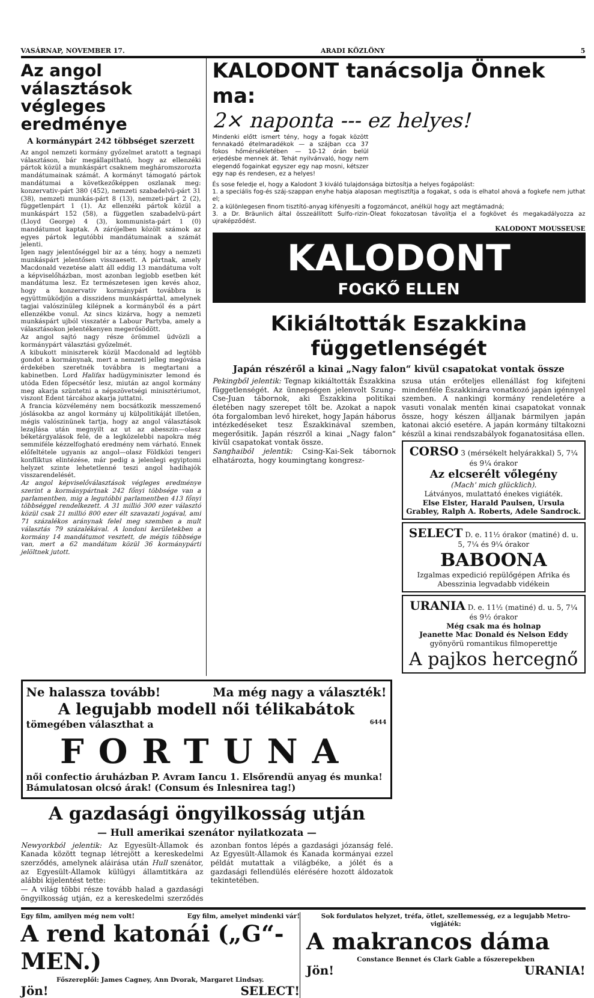VASÁRNAP, NOVEMBER 17. ARADI KÖZLÖNY 5
Az angol választások végleges eredménye
A kormánypárt 242 többséget szerzett
Az angol nemzeti kormány győzelmet aratott a tegnapi választáson, bár megállapitható, hogy az ellenzéki pártok közül a munkáspárt csaknem megháromszorozta mandátumainak számát. A kormányt támogató pártok mandátumai a következőképpen oszlanak meg: konzervativ-párt 380 (452), nemzeti szabadelvü-párt 31 (38), nemzeti munkás-párt 8 (13), nemzeti-párt 2 (2), függetlenpárt 1 (1). Az ellenzéki pártok közül a munkáspárt 152 (58), a független szabadelvü-párt (Lloyd George) 4 (3), kommunista-párt 1 (0) mandátumot kaptak. A zárójelben közölt számok az egyes pártok legutóbbi mandátumainak a számát jelenti.
Igen nagy jelentőséggel bir az a tény, hogy a nemzeti munkáspárt jelentősen visszaesett. A pártnak, amely Macdonald vezetése alatt áll eddig 13 mandátuma volt a képviselőházban, most azonban legjobb esetben két mandátuma lesz. Ez természetesen igen kevés ahoz, hogy a konzervativ kormánypárt továbbra is együttmüködjön a disszidens munkáspárttal, amelynek tagjai valószinüleg kilépnek a kormányból és a párt ellenzékbe vonul. Az sincs kizárva, hogy a nemzeti munkáspárt ujból visszatér a Labour Partyba, amely a választásokon jelentékenyen megerősödött.
Az angol sajtó nagy része örömmel üdvözli a kormánypárt választási győzelmét.
A kibukott miniszterek közül Macdonald ad legtöbb gondot a kormánynak, mert a nemzeti jelleg megóvása érdekében szeretnék továbbra is megtartani a kabinetben. Lord Halifax hadügyminiszter lemond és utóda Eden főpecsétőr lesz, miután az angol kormány meg akarja szüntetni a népszövetségi minisztériumot, viszont Edent tárcához akarja juttatni.
A francia közvélemény nem bocsátkozik messzemenő jóslásokba az angol kormány uj külpolitikáját illetően, mégis valószinünek tartja, hogy az angol választások lezajlása után megnyilt az ut az abesszin—olasz béketárgyalások felé, de a legközelebbi napokra még semmiféle kézzelfogható eredmény nem várható. Ennek előfeltétele ugyanis az angol—olasz Földközi tengeri konfliktus elintézése, már pedig a jelenlegi egyiptomi helyzet szinte lehetetlenné teszi angol hadihajók visszarendelését.
Az angol képviselőválasztások végleges eredménye szerint a kormánypártnak 242 főnyi többsége van a parlamentben, mig a legutóbbi parlamentben 413 főnyi többséggel rendelkezett. A 31 millió 300 ezer választó közül csak 21 millió 800 ezer élt szavazati jogával, ami 71 százalékos aránynak felel meg szemben a mult választás 79 százalékával. A londoni kerületekben a kormány 14 mandátumot vesztett, de mégis többsége van, mert a 62 mandátum közül 36 kormánypárti jelöltnek jutott.
KALODONT tanácsolja Önnek ma:
2× naponta --- ez helyes!
Mindenki előtt ismert tény, hogy a fogak között fennakadó ételmaradékok — a szájban cca 37 fokos hőmérsékletében — 10-12 órán belül erjedésbe mennek át. Tehát nyilvánvaló, hogy nem elegendő fogainkat egyszer egy nap mosni, kétszer egy nap és rendesen, ez a helyes!
És sose feledje el, hogy a Kalodont 3 kiváló tulajdonsága biztosítja a helyes fogápolást:
1. a speciális fog-és száj-szappan enyhe habja alaposan megtisztítja a fogakat, s oda is elhatol ahová a fogkefe nem juthat el;
2. a különlegesen finom tisztító-anyag kifényesíti a fogzománcot, anélkül hogy azt megtámadná;
3. a Dr. Bräunlich által összeállított Sulfo-rizin-Oleat fokozatosan távolítja el a fogkövet és megakadályozza az ujraképződést.
KALODONT MOUSSEUSE
KALODONT
FOGKŐ ELLEN
Kikiáltották Eszakkina függetlenségét
Japán részéről a kinai „Nagy falon“ kivül csapatokat vontak össze
Pekingből jelentik: Tegnap kikiáltották Északkina függetlenségét. Az ünnepségen jelenvolt Szung-Cse-Juan tábornok, aki Északkina politikai életében nagy szerepet tölt be. Azokat a napok óta forgalomban levő hireket, hogy Japán háborus intézkedéseket tesz Északkinával szemben, megerősitik. Japán részről a kinai „Nagy falon“ kivül csapatokat vontak össze.
Sanghaiból jelentik: Csing-Kai-Sek tábornok elhatározta, hogy koumingtang kongresz-
szusa után erőteljes ellenállást fog kifejteni mindenféle Északkinára vonatkozó japán igénnyel szemben. A nankingi kormány rendeletére a vasuti vonalak mentén kinai csapatokat vonnak össze, hogy készen álljanak bármilyen japán katonai akció esetére. A japán kormány tiltakozni készül a kinai rendszabályok foganatositása ellen.
CORSO 3 (mérsékelt helyárakkal) 5, 7¼ és 9¼ órakor
Az elcserélt vőlegény
(Mach' mich glücklich).
Látványos, mulattató énekes vigiáték.
Else Elster, Harald Paulsen, Ursula Grabley, Ralph A. Roberts, Adele Sandrock.
SELECT D. e. 11½ órakor (matiné) d. u. 5, 7¼ és 9¼ órakor
BABOONA
Izgalmas expedició repülőgépen Afrika és Abesszinia legvadabb vidékein
URANIA D. e. 11½ (matiné) d. u. 5, 7¼ és 9½ órakor
Még csak ma és holnap
Jeanette Mac Donald és Nelson Eddy
gyönyörü romantikus filmoperettje
A pajkos hercegnő
Ne halassza tovább! Ma még nagy a választék!
A legujabb modell női télikabátok
tömegében választhat a 6444
FORTUNA
női confectio áruházban P. Avram Iancu 1. Elsőrendü anyag és munka! Bámulatosan olcsó árak! (Consum és Inlesnirea tag!)
A gazdasági öngyilkosság utján
— Hull amerikai szenátor nyilatkozata —
Newyorkból jelentik: Az Egyesült-Államok és Kanada között tegnap létrejött a kereskedelmi szerződés, amelynek aláirása után Hull szenátor, az Egyesült-Államok külügyi államtitkára az alábbi kijelentést tette:
— A világ többi része tovább halad a gazdasági öngyilkosság utján, ez a kereskedelmi szerződés azonban fontos lépés a gazdasági józanság felé. Az Egyesült-Államok és Kanada kormányai ezzel példát mutattak a világbéke, a jólét és a gazdasági fellendülés elérésére hozott áldozatok tekintetében.
Egy film, amilyen még nem volt! Egy film, amelyet mindenki vár!
A rend katonái („G“-MEN.)
Főszereplői: James Cagney, Ann Dvorak, Margaret Lindsay.
Jön! SELECT!
Sok fordulatos helyzet, tréfa, ötlet, szellemesség, ez a legujabb Metro-vigjáték:
A makrancos dáma
Constance Bennet és Clark Gable a főszerepekben
Jön! URANIA!